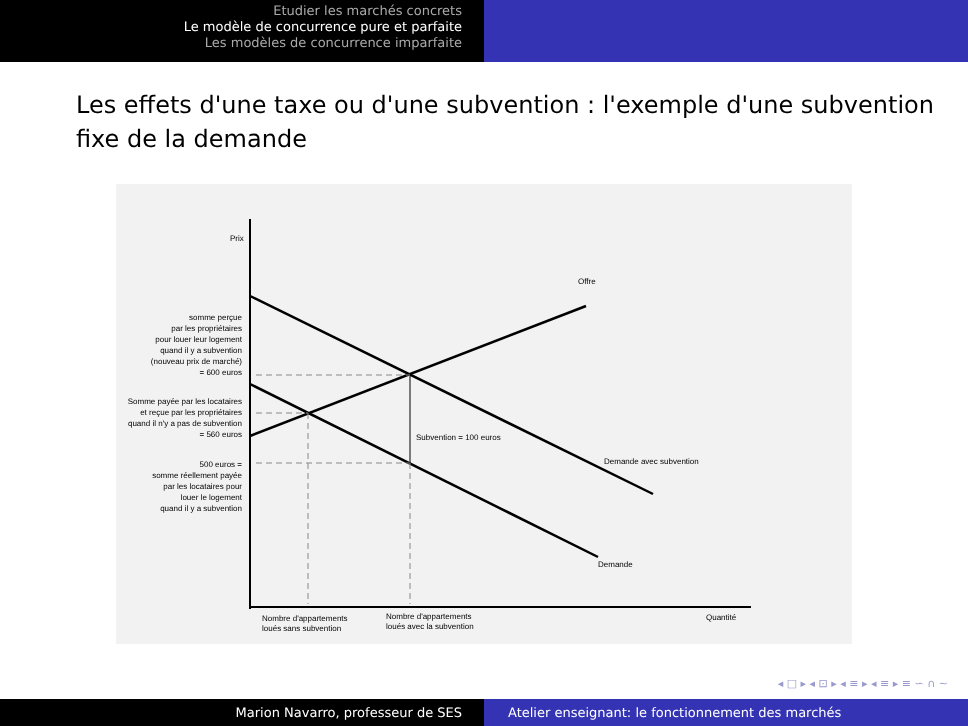Etudier les marchés concrets
Le modèle de concurrence pure et parfaite
Les modèles de concurrence imparfaite
Les effets d'une taxe ou d'une subvention : l'exemple d'une subvention fixe de la demande
Prix
Offre
Subvention = 100 euros
Demande avec subvention
Demande
Quantité
somme perçue
par les propriétaires
pour louer leur logement
quand il y a subvention
(nouveau prix de marché)
= 600 euros
Somme payée par les locataires
et reçue par les propriétaires
quand il n'y a pas de subvention
= 560 euros
500 euros =
somme réellement payée
par les locataires pour
louer le logement
quand il y a subvention
Nombre d'appartements
loués sans subvention
Nombre d'appartements
loués avec la subvention
◂ □ ▸ ◂ ⊡ ▸ ◂ ≡ ▸ ◂ ≡ ▸ ≡ ∽ ∩ ∼
Marion Navarro, professeur de SES Atelier enseignant: le fonctionnement des marchés